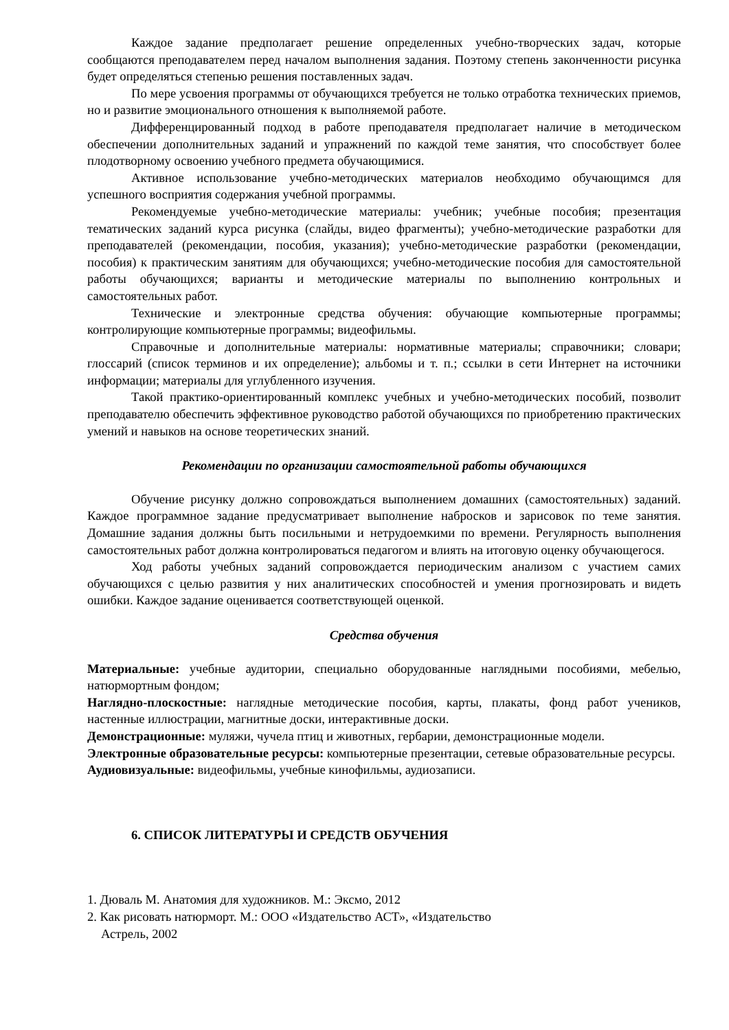Каждое задание предполагает решение определенных учебно-творческих задач, которые сообщаются преподавателем перед началом выполнения задания. Поэтому степень законченности рисунка будет определяться степенью решения поставленных задач.
По мере усвоения программы от обучающихся требуется не только отработка технических приемов, но и развитие эмоционального отношения к выполняемой работе.
Дифференцированный подход в работе преподавателя предполагает наличие в методическом обеспечении дополнительных заданий и упражнений по каждой теме занятия, что способствует более плодотворному освоению учебного предмета обучающимися.
Активное использование учебно-методических материалов необходимо обучающимся для успешного восприятия содержания учебной программы.
Рекомендуемые учебно-методические материалы: учебник; учебные пособия; презентация тематических заданий курса рисунка (слайды, видео фрагменты); учебно-методические разработки для преподавателей (рекомендации, пособия, указания); учебно-методические разработки (рекомендации, пособия) к практическим занятиям для обучающихся; учебно-методические пособия для самостоятельной работы обучающихся; варианты и методические материалы по выполнению контрольных и самостоятельных работ.
Технические и электронные средства обучения: обучающие компьютерные программы; контролирующие компьютерные программы; видеофильмы.
Справочные и дополнительные материалы: нормативные материалы; справочники; словари; глоссарий (список терминов и их определение); альбомы и т. п.; ссылки в сети Интернет на источники информации; материалы для углубленного изучения.
Такой практико-ориентированный комплекс учебных и учебно-методических пособий, позволит преподавателю обеспечить эффективное руководство работой обучающихся по приобретению практических умений и навыков на основе теоретических знаний.
Рекомендации по организации самостоятельной работы обучающихся
Обучение рисунку должно сопровождаться выполнением домашних (самостоятельных) заданий. Каждое программное задание предусматривает выполнение набросков и зарисовок по теме занятия. Домашние задания должны быть посильными и нетрудоемкими по времени. Регулярность выполнения самостоятельных работ должна контролироваться педагогом и влиять на итоговую оценку обучающегося.
Ход работы учебных заданий сопровождается периодическим анализом с участием самих обучающихся с целью развития у них аналитических способностей и умения прогнозировать и видеть ошибки. Каждое задание оценивается соответствующей оценкой.
Средства обучения
Материальные: учебные аудитории, специально оборудованные наглядными пособиями, мебелью, натюрмортным фондом;
Наглядно-плоскостные: наглядные методические пособия, карты, плакаты, фонд работ учеников, настенные иллюстрации, магнитные доски, интерактивные доски.
Демонстрационные: муляжи, чучела птиц и животных, гербарии, демонстрационные модели.
Электронные образовательные ресурсы: компьютерные презентации, сетевые образовательные ресурсы.
Аудиовизуальные: видеофильмы, учебные кинофильмы, аудиозаписи.
6. СПИСОК ЛИТЕРАТУРЫ И СРЕДСТВ ОБУЧЕНИЯ
1. Дюваль М. Анатомия для художников. М.: Эксмо, 2012
2. Как рисовать натюрморт. М.: ООО «Издательство АСТ», «Издательство
Астрель, 2002